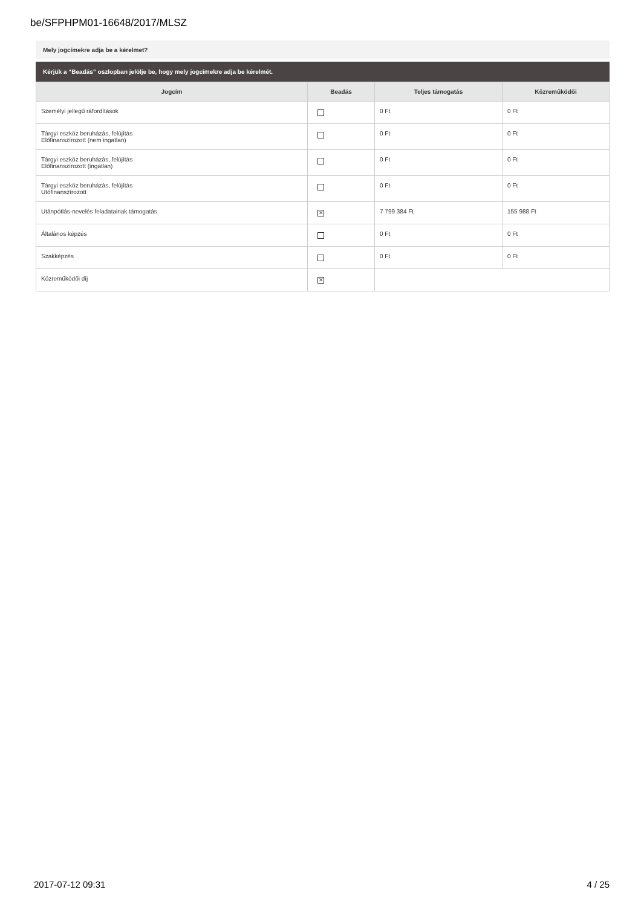be/SFPHPM01-16648/2017/MLSZ
Mely jogcímekre adja be a kérelmet?
Kérjük a “Beadás” oszlopban jelölje be, hogy mely jogcímekre adja be kérelmét.
| Jogcím | Beadás | Teljes támogatás | Közreműködői |
| --- | --- | --- | --- |
| Személyi jellegű ráfordítások | | 0 Ft | 0 Ft |
| Tárgyi eszköz beruházás, felújítás Előfinanszírozott (nem ingatlan) | | 0 Ft | 0 Ft |
| Tárgyi eszköz beruházás, felújítás Előfinanszírozott (ingatlan) | | 0 Ft | 0 Ft |
| Tárgyi eszköz beruházás, felújítás Utófinanszírozott | | 0 Ft | 0 Ft |
| Utánpótlás-nevelés feladatainak támogatás | ✕ | 7 799 384 Ft | 155 988 Ft |
| Általános képzés | | 0 Ft | 0 Ft |
| Szakképzés | | 0 Ft | 0 Ft |
| Közreműködői díj | ✕ | | |
2017-07-12 09:31 4 / 25